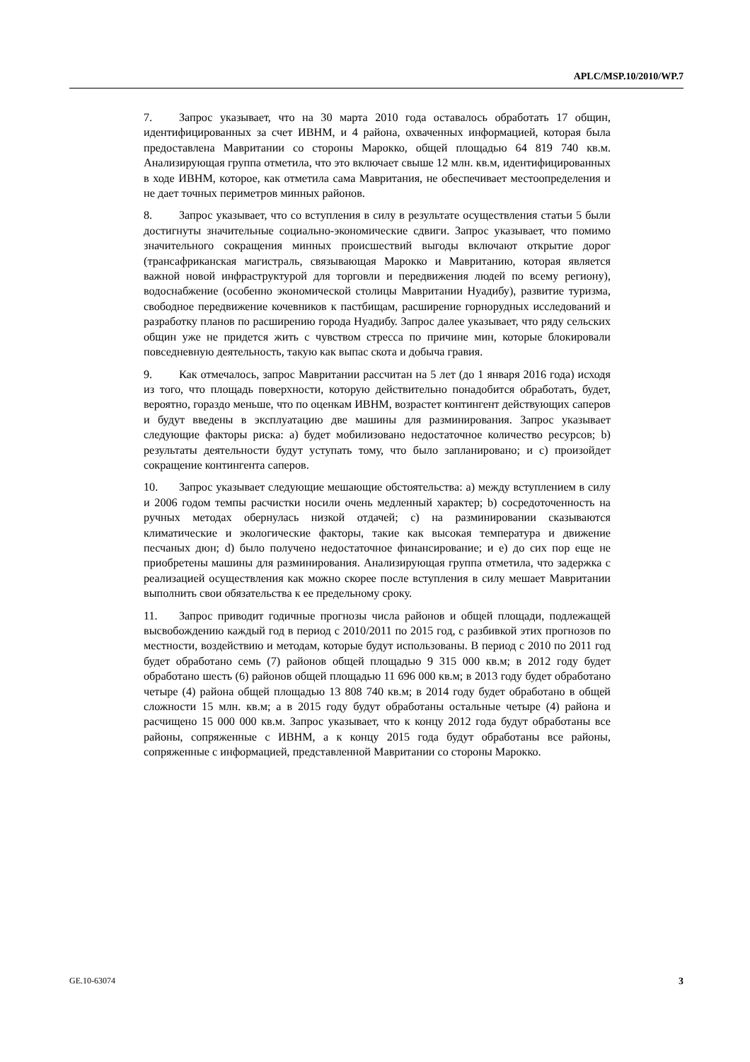APLC/MSP.10/2010/WP.7
7. Запрос указывает, что на 30 марта 2010 года оставалось обработать 17 общин, идентифицированных за счет ИВНМ, и 4 района, охваченных информацией, которая была предоставлена Мавритании со стороны Марокко, общей площадью 64 819 740 кв.м. Анализирующая группа отметила, что это включает свыше 12 млн. кв.м, идентифицированных в ходе ИВНМ, которое, как отметила сама Мавритания, не обеспечивает местоопределения и не дает точных периметров минных районов.
8. Запрос указывает, что со вступления в силу в результате осуществления статьи 5 были достигнуты значительные социально-экономические сдвиги. Запрос указывает, что помимо значительного сокращения минных происшествий выгоды включают открытие дорог (трансафриканская магистраль, связывающая Марокко и Мавританию, которая является важной новой инфраструктурой для торговли и передвижения людей по всему региону), водоснабжение (особенно экономической столицы Мавритании Нуадибу), развитие туризма, свободное передвижение кочевников к пастбищам, расширение горнорудных исследований и разработку планов по расширению города Нуадибу. Запрос далее указывает, что ряду сельских общин уже не придется жить с чувством стресса по причине мин, которые блокировали повседневную деятельность, такую как выпас скота и добыча гравия.
9. Как отмечалось, запрос Мавритании рассчитан на 5 лет (до 1 января 2016 года) исходя из того, что площадь поверхности, которую действительно понадобится обработать, будет, вероятно, гораздо меньше, что по оценкам ИВНМ, возрастет контингент действующих саперов и будут введены в эксплуатацию две машины для разминирования. Запрос указывает следующие факторы риска: а) будет мобилизовано недостаточное количество ресурсов; b) результаты деятельности будут уступать тому, что было запланировано; и с) произойдет сокращение контингента саперов.
10. Запрос указывает следующие мешающие обстоятельства: а) между вступлением в силу и 2006 годом темпы расчистки носили очень медленный характер; b) сосредоточенность на ручных методах обернулась низкой отдачей; с) на разминировании сказываются климатические и экологические факторы, такие как высокая температура и движение песчаных дюн; d) было получено недостаточное финансирование; и е) до сих пор еще не приобретены машины для разминирования. Анализирующая группа отметила, что задержка с реализацией осуществления как можно скорее после вступления в силу мешает Мавритании выполнить свои обязательства к ее предельному сроку.
11. Запрос приводит годичные прогнозы числа районов и общей площади, подлежащей высвобождению каждый год в период с 2010/2011 по 2015 год, с разбивкой этих прогнозов по местности, воздействию и методам, которые будут использованы. В период с 2010 по 2011 год будет обработано семь (7) районов общей площадью 9 315 000 кв.м; в 2012 году будет обработано шесть (6) районов общей площадью 11 696 000 кв.м; в 2013 году будет обработано четыре (4) района общей площадью 13 808 740 кв.м; в 2014 году будет обработано в общей сложности 15 млн. кв.м; а в 2015 году будут обработаны остальные четыре (4) района и расчищено 15 000 000 кв.м. Запрос указывает, что к концу 2012 года будут обработаны все районы, сопряженные с ИВНМ, а к концу 2015 года будут обработаны все районы, сопряженные с информацией, представленной Мавритании со стороны Марокко.
GE.10-63074 3